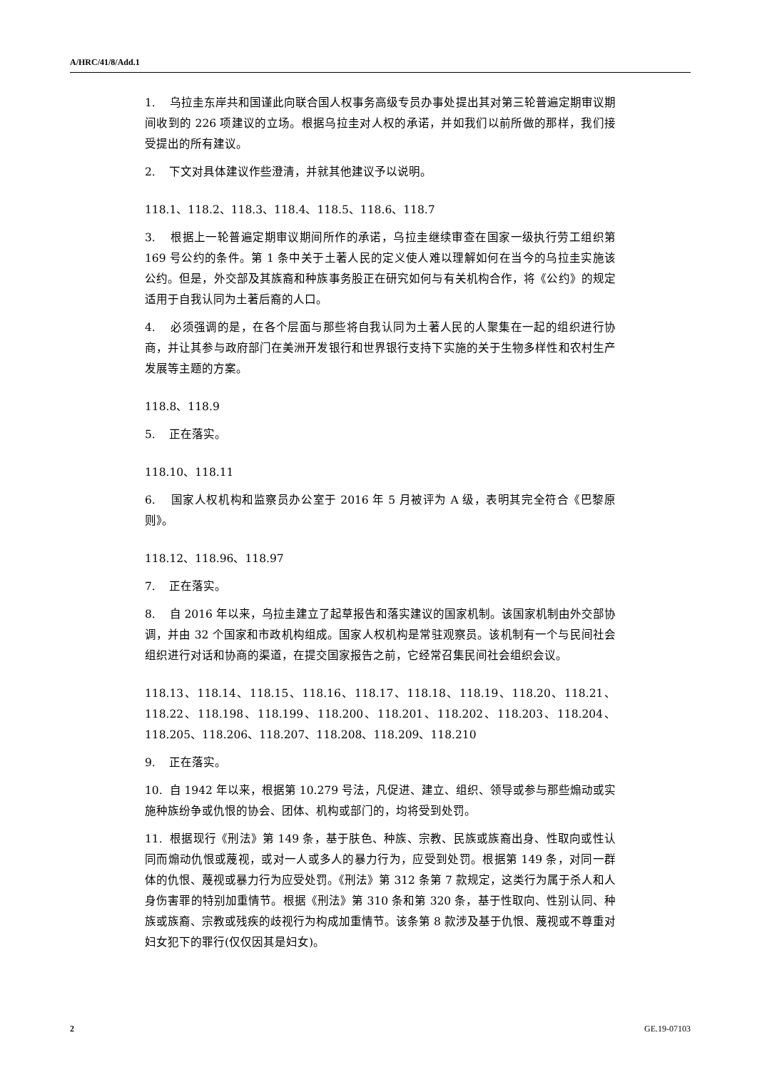A/HRC/41/8/Add.1
1. 乌拉圭东岸共和国谨此向联合国人权事务高级专员办事处提出其对第三轮普遍定期审议期间收到的 226 项建议的立场。根据乌拉圭对人权的承诺，并如我们以前所做的那样，我们接受提出的所有建议。
2. 下文对具体建议作些澄清，并就其他建议予以说明。
118.1、118.2、118.3、118.4、118.5、118.6、118.7
3. 根据上一轮普遍定期审议期间所作的承诺，乌拉圭继续审查在国家一级执行劳工组织第 169 号公约的条件。第 1 条中关于土著人民的定义使人难以理解如何在当今的乌拉圭实施该公约。但是，外交部及其族裔和种族事务股正在研究如何与有关机构合作，将《公约》的规定适用于自我认同为土著后裔的人口。
4. 必须强调的是，在各个层面与那些将自我认同为土著人民的人聚集在一起的组织进行协商，并让其参与政府部门在美洲开发银行和世界银行支持下实施的关于生物多样性和农村生产发展等主题的方案。
118.8、118.9
5. 正在落实。
118.10、118.11
6. 国家人权机构和监察员办公室于 2016 年 5 月被评为 A 级，表明其完全符合《巴黎原则》。
118.12、118.96、118.97
7. 正在落实。
8. 自 2016 年以来，乌拉圭建立了起草报告和落实建议的国家机制。该国家机制由外交部协调，并由 32 个国家和市政机构组成。国家人权机构是常驻观察员。该机制有一个与民间社会组织进行对话和协商的渠道，在提交国家报告之前，它经常召集民间社会组织会议。
118.13、118.14、118.15、118.16、118.17、118.18、118.19、118.20、118.21、118.22、118.198、118.199、118.200、118.201、118.202、118.203、118.204、118.205、118.206、118.207、118.208、118.209、118.210
9. 正在落实。
10. 自 1942 年以来，根据第 10.279 号法，凡促进、建立、组织、领导或参与那些煽动或实施种族纷争或仇恨的协会、团体、机构或部门的，均将受到处罚。
11. 根据现行《刑法》第 149 条，基于肤色、种族、宗教、民族或族裔出身、性取向或性认同而煽动仇恨或蔑视，或对一人或多人的暴力行为，应受到处罚。根据第 149 条，对同一群体的仇恨、蔑视或暴力行为应受处罚。《刑法》第 312 条第 7 款规定，这类行为属于杀人和人身伤害罪的特别加重情节。根据《刑法》第 310 条和第 320 条，基于性取向、性别认同、种族或族裔、宗教或残疾的歧视行为构成加重情节。该条第 8 款涉及基于仇恨、蔑视或不尊重对妇女犯下的罪行(仅仅因其是妇女)。
2 GE.19-07103